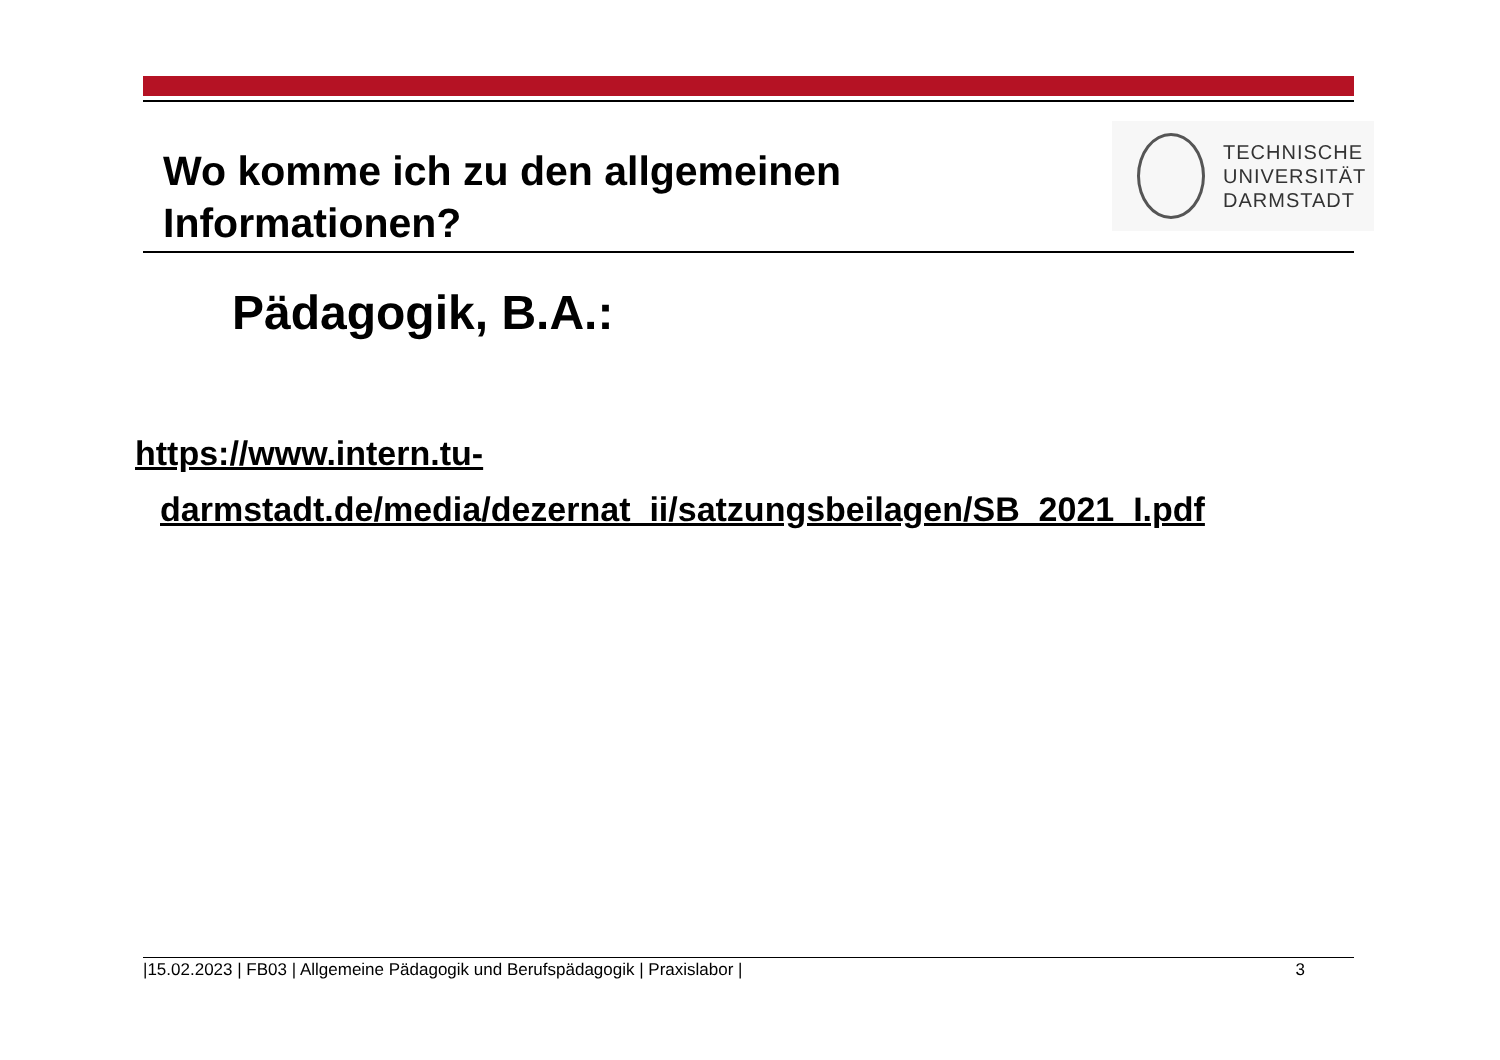Wo komme ich zu den allgemeinen
Informationen?
TECHNISCHE
UNIVERSITÄT
DARMSTADT
Pädagogik, B.A.:
https://www.intern.tu-
darmstadt.de/media/dezernat_ii/satzungsbeilagen/SB_2021_I.pdf
|15.02.2023 | FB03 | Allgemeine Pädagogik und Berufspädagogik | Praxislabor | 3